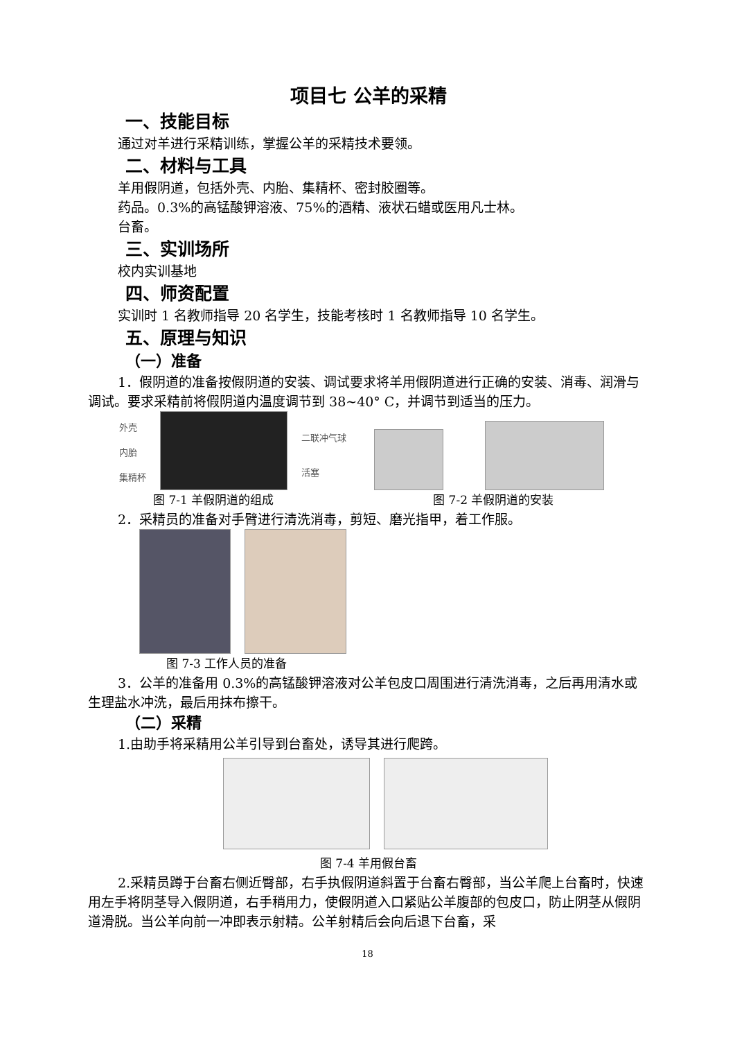项目七 公羊的采精
一、技能目标
通过对羊进行采精训练，掌握公羊的采精技术要领。
二、材料与工具
羊用假阴道，包括外壳、内胎、集精杯、密封胶圈等。
药品。0.3%的高锰酸钾溶液、75%的酒精、液状石蜡或医用凡士林。
台畜。
三、实训场所
校内实训基地
四、师资配置
实训时 1 名教师指导 20 名学生，技能考核时 1 名教师指导 10 名学生。
五、原理与知识
（一）准备
1．假阴道的准备按假阴道的安装、调试要求将羊用假阴道进行正确的安装、消毒、润滑与调试。要求采精前将假阴道内温度调节到 38~40° C，并调节到适当的压力。
外壳
内胎
集精杯
二联冲气球
活塞
图 7-1 羊假阴道的组成 图 7-2 羊假阴道的安装
2．采精员的准备对手臂进行清洗消毒，剪短、磨光指甲，着工作服。
图 7-3 工作人员的准备
3．公羊的准备用 0.3%的高锰酸钾溶液对公羊包皮口周围进行清洗消毒，之后再用清水或生理盐水冲洗，最后用抹布擦干。
（二）采精
1.由助手将采精用公羊引导到台畜处，诱导其进行爬跨。
图 7-4 羊用假台畜
2.采精员蹲于台畜右侧近臀部，右手执假阴道斜置于台畜右臀部，当公羊爬上台畜时，快速用左手将阴茎导入假阴道，右手稍用力，使假阴道入口紧贴公羊腹部的包皮口，防止阴茎从假阴道滑脱。当公羊向前一冲即表示射精。公羊射精后会向后退下台畜，采
18